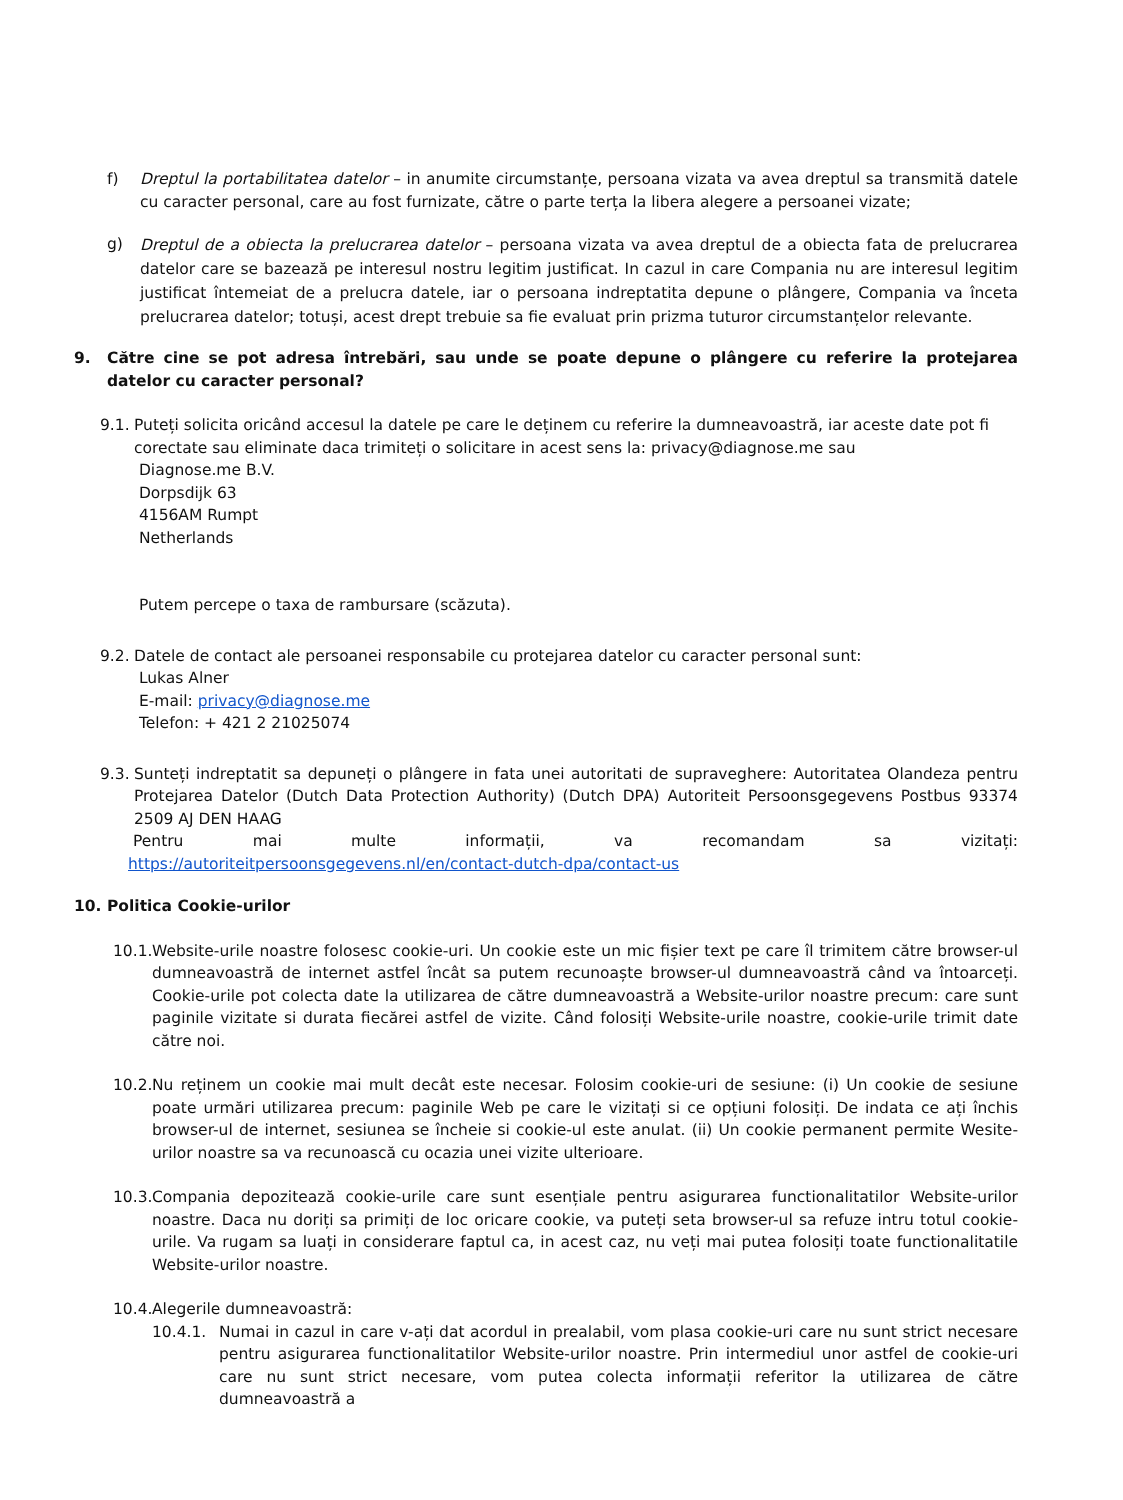f) Dreptul la portabilitatea datelor – in anumite circumstanțe, persoana vizata va avea dreptul sa transmită datele cu caracter personal, care au fost furnizate, către o parte terța la libera alegere a persoanei vizate;
g)
Dreptul de a obiecta la prelucrarea datelor – persoana vizata va avea dreptul de a obiecta fata de prelucrarea datelor care se bazează pe interesul nostru legitim justificat. In cazul in care Compania nu are interesul legitim justificat întemeiat de a prelucra datele, iar o persoana indreptatita depune o plângere, Compania va înceta prelucrarea datelor; totuși, acest drept trebuie sa fie evaluat prin prizma tuturor circumstanțelor relevante.
9. Către cine se pot adresa întrebări, sau unde se poate depune o plângere cu referire la protejarea datelor cu caracter personal?
9.1.
Puteți solicita oricând accesul la datele pe care le deținem cu referire la dumneavoastră, iar aceste date pot fi corectate sau eliminate daca trimiteți o solicitare in acest sens la: privacy@diagnose.me sau
Diagnose.me B.V.
Dorpsdijk 63
4156AM Rumpt
Netherlands
Putem percepe o taxa de rambursare (scăzuta).
9.2.
Datele de contact ale persoanei responsabile cu protejarea datelor cu caracter personal sunt:
Lukas Alner
E-mail: privacy@diagnose.me
Telefon: + 421 2 21025074
9.3.
Sunteți indreptatit sa depuneți o plângere in fata unei autoritati de supraveghere: Autoritatea Olandeza pentru Protejarea Datelor (Dutch Data Protection Authority) (Dutch DPA) Autoriteit Persoonsgegevens Postbus 93374 2509 AJ DEN HAAG
Pentru mai multe informații, va recomandam sa vizitați:
https://autoriteitpersoonsgegevens.nl/en/contact-dutch-dpa/contact-us
10. Politica Cookie-urilor
10.1.
Website-urile noastre folosesc cookie-uri. Un cookie este un mic fișier text pe care îl trimitem către browser-ul dumneavoastră de internet astfel încât sa putem recunoaște browser-ul dumneavoastră când va întoarceți. Cookie-urile pot colecta date la utilizarea de către dumneavoastră a Website-urilor noastre precum: care sunt paginile vizitate si durata fiecărei astfel de vizite. Când folosiți Website-urile noastre, cookie-urile trimit date către noi.
10.2.
Nu reținem un cookie mai mult decât este necesar. Folosim cookie-uri de sesiune: (i) Un cookie de sesiune poate urmări utilizarea precum: paginile Web pe care le vizitați si ce opțiuni folosiți. De indata ce ați închis browser-ul de internet, sesiunea se încheie si cookie-ul este anulat. (ii) Un cookie permanent permite Wesite-urilor noastre sa va recunoască cu ocazia unei vizite ulterioare.
10.3.
Compania depozitează cookie-urile care sunt esențiale pentru asigurarea functionalitatilor Website-urilor noastre. Daca nu doriți sa primiți de loc oricare cookie, va puteți seta browser-ul sa refuze intru totul cookie-urile. Va rugam sa luați in considerare faptul ca, in acest caz, nu veți mai putea folosiți toate functionalitatile Website-urilor noastre.
10.4.
Alegerile dumneavoastră:
10.4.1. Numai in cazul in care v-ați dat acordul in prealabil, vom plasa cookie-uri care nu sunt strict necesare pentru asigurarea functionalitatilor Website-urilor noastre. Prin intermediul unor astfel de cookie-uri care nu sunt strict necesare, vom putea colecta informații referitor la utilizarea de către dumneavoastră a